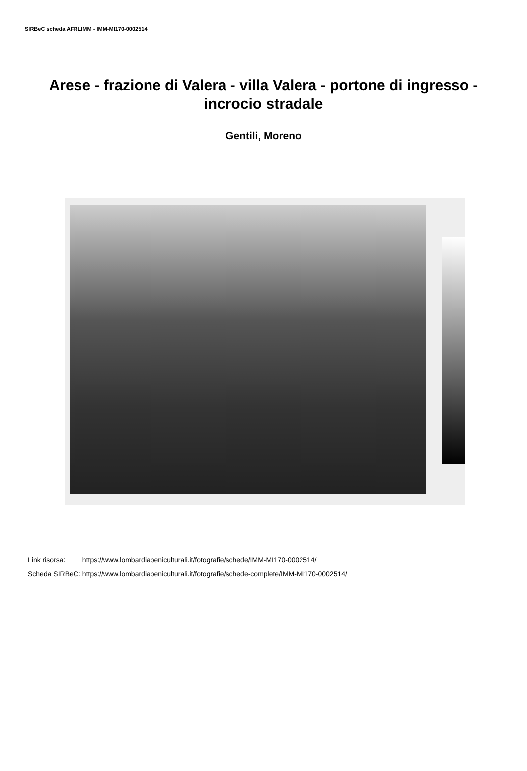SIRBeC scheda AFRLIMM - IMM-MI170-0002514
Arese - frazione di Valera - villa Valera - portone di ingresso - incrocio stradale
Gentili, Moreno
| Link risorsa: | https://www.lombardiabeniculturali.it/fotografie/schede/IMM-MI170-0002514/ |
| Scheda SIRBeC: | https://www.lombardiabeniculturali.it/fotografie/schede-complete/IMM-MI170-0002514/ |